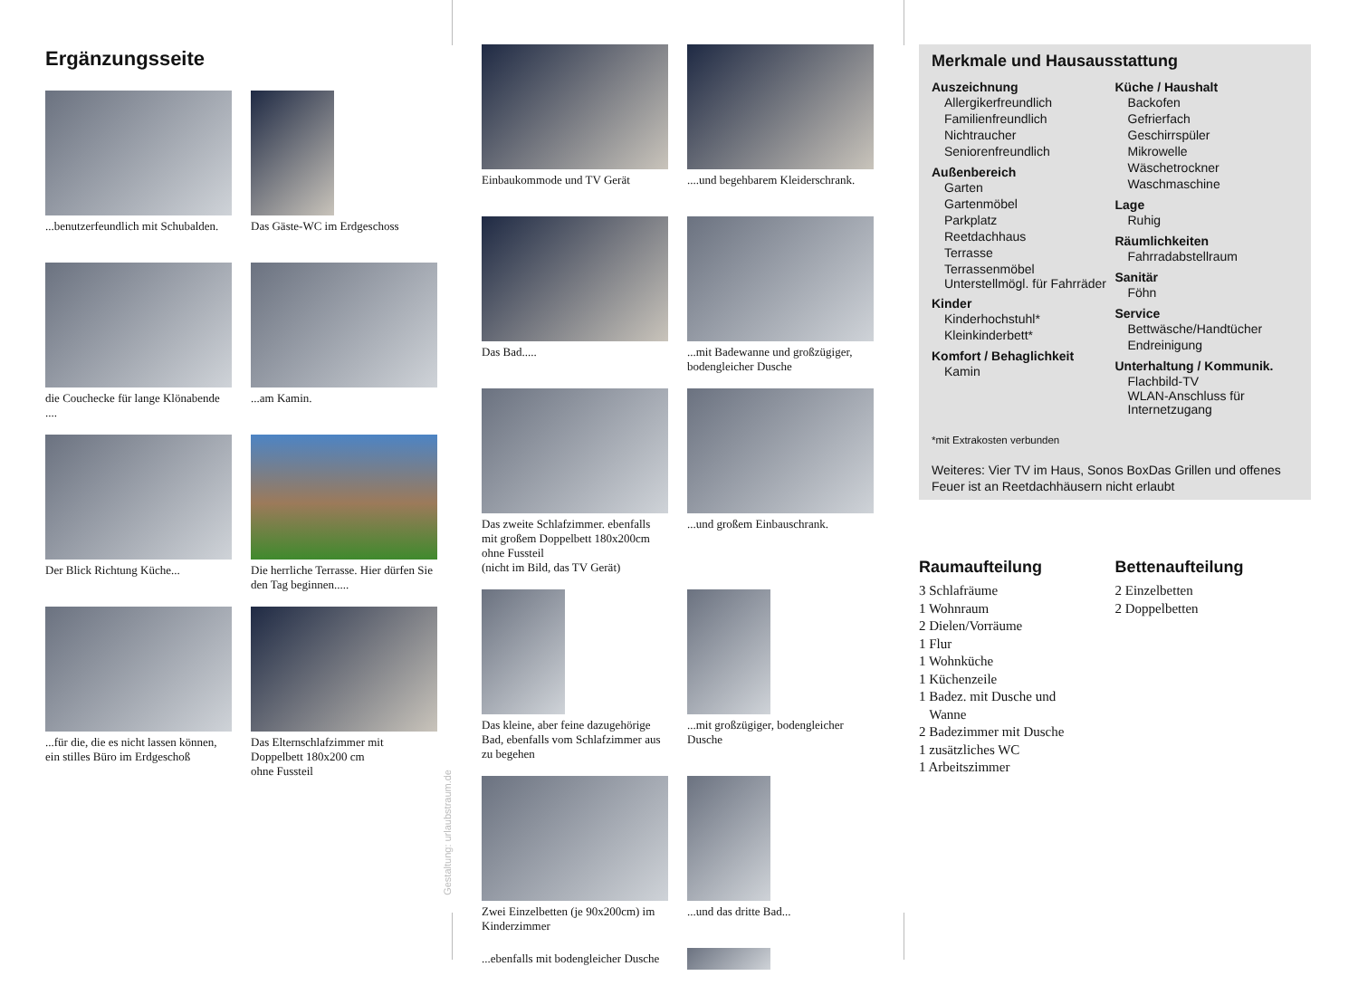Ergänzungsseite
...benutzerfeundlich mit Schubalden.
Das Gäste-WC im Erdgeschoss
die Couchecke für lange Klönabende ....
...am Kamin.
Der Blick Richtung Küche...
Die herrliche Terrasse. Hier dürfen Sie den Tag beginnen.....
...für die, die es nicht lassen können, ein stilles Büro im Erdgeschoß
Das Elternschlafzimmer mit Doppelbett 180x200 cm
ohne Fussteil
Gestaltung: urlaubstraum.de
Einbaukommode und TV Gerät ....und begehbarem Kleiderschrank.
Das Bad..... ...mit Badewanne und großzügiger, bodengleicher Dusche
Das zweite Schlafzimmer. ebenfalls mit großem Doppelbett 180x200cm ohne Fussteil
(nicht im Bild, das TV Gerät)
...und großem Einbauschrank.
Das kleine, aber feine dazugehörige Bad, ebenfalls vom Schlafzimmer aus zu begehen
...mit großzügiger, bodengleicher Dusche
Zwei Einzelbetten (je 90x200cm) im Kinderzimmer
...und das dritte Bad...
...ebenfalls mit bodengleicher Dusche
Merkmale und Hausausstattung
Auszeichnung
Allergikerfreundlich
Familienfreundlich
Nichtraucher
Seniorenfreundlich
Außenbereich
Garten
Gartenmöbel
Parkplatz
Reetdachhaus
Terrasse
Terrassenmöbel
Unterstellmögl. für Fahrräder
Kinder
Kinderhochstuhl*
Kleinkinderbett*
Komfort / Behaglichkeit
Kamin
Küche / Haushalt
Backofen
Gefrierfach
Geschirrspüler
Mikrowelle
Wäschetrockner
Waschmaschine
Lage
Ruhig
Räumlichkeiten
Fahrradabstellraum
Sanitär
Föhn
Service
Bettwäsche/Handtücher
Endreinigung
Unterhaltung / Kommunik.
Flachbild-TV
WLAN-Anschluss für Internetzugang
*mit Extrakosten verbunden
Weiteres: Vier TV im Haus, Sonos BoxDas Grillen und offenes Feuer ist an Reetdachhäusern nicht erlaubt
Raumaufteilung
3 Schlafräume
1 Wohnraum
2 Dielen/Vorräume
1 Flur
1 Wohnküche
1 Küchenzeile
1 Badez. mit Dusche und
Wanne
2 Badezimmer mit Dusche
1 zusätzliches WC
1 Arbeitszimmer
Bettenaufteilung
2 Einzelbetten
2 Doppelbetten